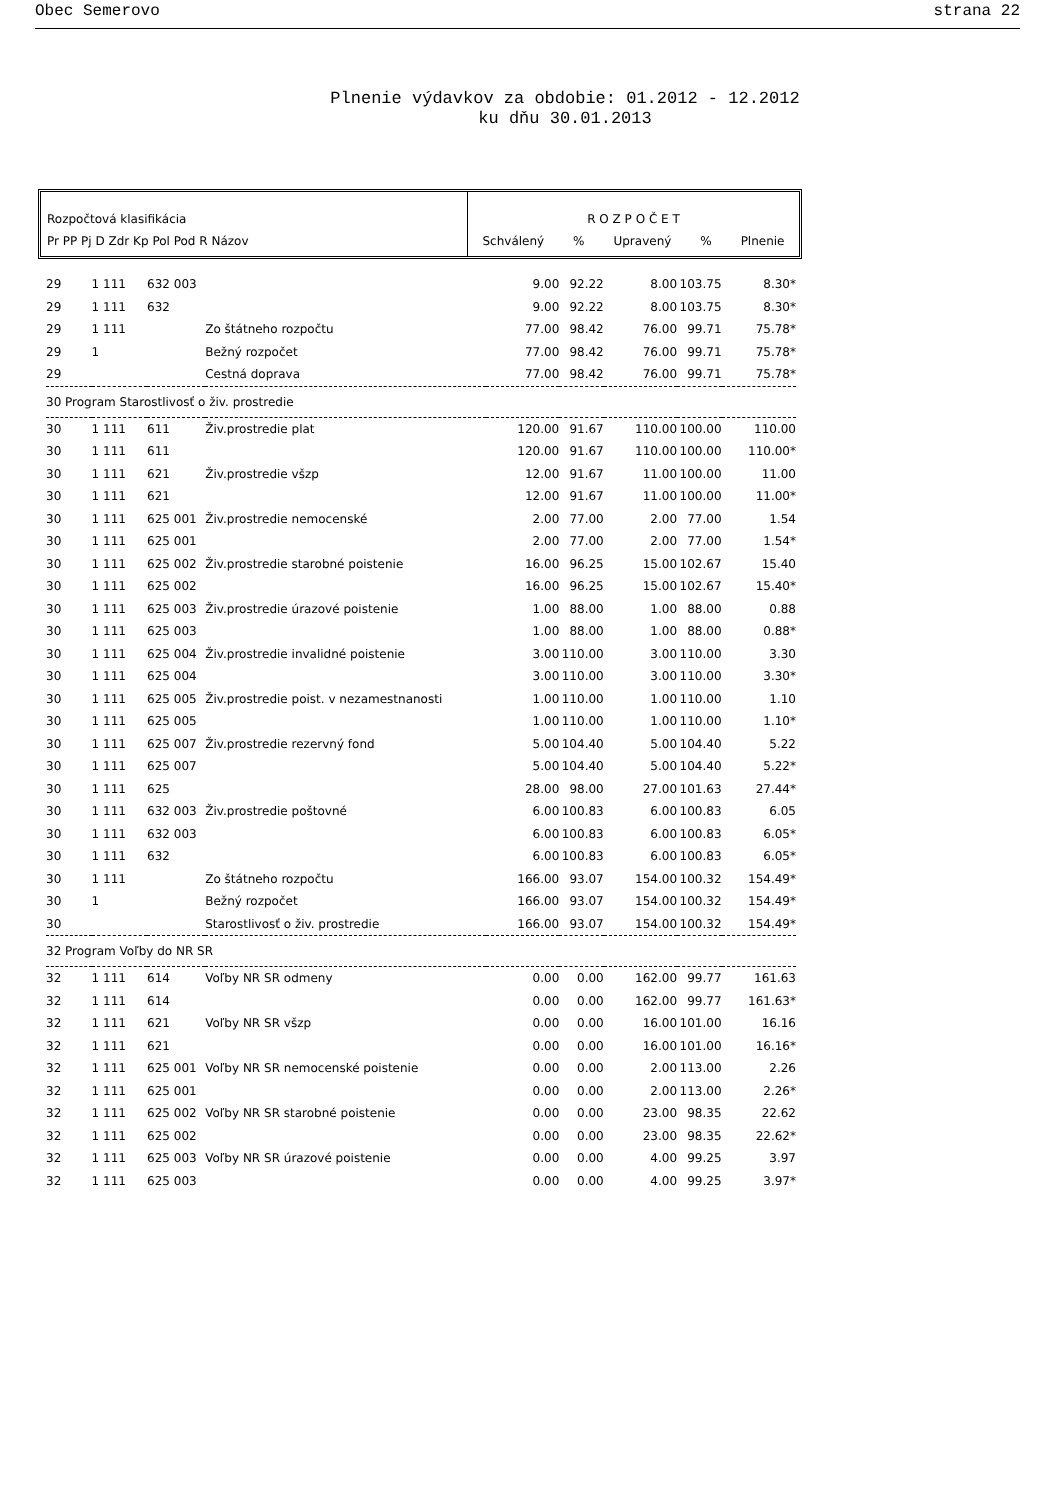Obec Semerovo strana 22
Plnenie výdavkov za obdobie: 01.2012 - 12.2012
ku dňu 30.01.2013
Rozpočtová klasifikácia
Pr PP Pj D Zdr Kp Pol Pod R Názov
R O Z P O Č E T
Schválený% Upravený% Plnenie
| 29 | 1 111 | 632 003 | | 9.00 | 92.22 | 8.00 | 103.75 | 8.30* |
| 29 | 1 111 | 632 | | 9.00 | 92.22 | 8.00 | 103.75 | 8.30* |
| 29 | 1 111 | | Zo štátneho rozpočtu | 77.00 | 98.42 | 76.00 | 99.71 | 75.78* |
| 29 | 1 | | Bežný rozpočet | 77.00 | 98.42 | 76.00 | 99.71 | 75.78* |
| 29 | | | Cestná doprava | 77.00 | 98.42 | 76.00 | 99.71 | 75.78* |
| 30 Program Starostlivosť o živ. prostredie | | | | | | | | |
| 30 | 1 111 | 611 | Živ.prostredie plat | 120.00 | 91.67 | 110.00 | 100.00 | 110.00 |
| 30 | 1 111 | 611 | | 120.00 | 91.67 | 110.00 | 100.00 | 110.00* |
| 30 | 1 111 | 621 | Živ.prostredie všzp | 12.00 | 91.67 | 11.00 | 100.00 | 11.00 |
| 30 | 1 111 | 621 | | 12.00 | 91.67 | 11.00 | 100.00 | 11.00* |
| 30 | 1 111 | 625 001 | Živ.prostredie nemocenské | 2.00 | 77.00 | 2.00 | 77.00 | 1.54 |
| 30 | 1 111 | 625 001 | | 2.00 | 77.00 | 2.00 | 77.00 | 1.54* |
| 30 | 1 111 | 625 002 | Živ.prostredie starobné poistenie | 16.00 | 96.25 | 15.00 | 102.67 | 15.40 |
| 30 | 1 111 | 625 002 | | 16.00 | 96.25 | 15.00 | 102.67 | 15.40* |
| 30 | 1 111 | 625 003 | Živ.prostredie úrazové poistenie | 1.00 | 88.00 | 1.00 | 88.00 | 0.88 |
| 30 | 1 111 | 625 003 | | 1.00 | 88.00 | 1.00 | 88.00 | 0.88* |
| 30 | 1 111 | 625 004 | Živ.prostredie invalidné poistenie | 3.00 | 110.00 | 3.00 | 110.00 | 3.30 |
| 30 | 1 111 | 625 004 | | 3.00 | 110.00 | 3.00 | 110.00 | 3.30* |
| 30 | 1 111 | 625 005 | Živ.prostredie poist. v nezamestnanosti | 1.00 | 110.00 | 1.00 | 110.00 | 1.10 |
| 30 | 1 111 | 625 005 | | 1.00 | 110.00 | 1.00 | 110.00 | 1.10* |
| 30 | 1 111 | 625 007 | Živ.prostredie rezervný fond | 5.00 | 104.40 | 5.00 | 104.40 | 5.22 |
| 30 | 1 111 | 625 007 | | 5.00 | 104.40 | 5.00 | 104.40 | 5.22* |
| 30 | 1 111 | 625 | | 28.00 | 98.00 | 27.00 | 101.63 | 27.44* |
| 30 | 1 111 | 632 003 | Živ.prostredie poštovné | 6.00 | 100.83 | 6.00 | 100.83 | 6.05 |
| 30 | 1 111 | 632 003 | | 6.00 | 100.83 | 6.00 | 100.83 | 6.05* |
| 30 | 1 111 | 632 | | 6.00 | 100.83 | 6.00 | 100.83 | 6.05* |
| 30 | 1 111 | | Zo štátneho rozpočtu | 166.00 | 93.07 | 154.00 | 100.32 | 154.49* |
| 30 | 1 | | Bežný rozpočet | 166.00 | 93.07 | 154.00 | 100.32 | 154.49* |
| 30 | | | Starostlivosť o živ. prostredie | 166.00 | 93.07 | 154.00 | 100.32 | 154.49* |
| 32 Program Voľby do NR SR | | | | | | | | |
| 32 | 1 111 | 614 | Voľby NR SR odmeny | 0.00 | 0.00 | 162.00 | 99.77 | 161.63 |
| 32 | 1 111 | 614 | | 0.00 | 0.00 | 162.00 | 99.77 | 161.63* |
| 32 | 1 111 | 621 | Voľby NR SR všzp | 0.00 | 0.00 | 16.00 | 101.00 | 16.16 |
| 32 | 1 111 | 621 | | 0.00 | 0.00 | 16.00 | 101.00 | 16.16* |
| 32 | 1 111 | 625 001 | Voľby NR SR nemocenské poistenie | 0.00 | 0.00 | 2.00 | 113.00 | 2.26 |
| 32 | 1 111 | 625 001 | | 0.00 | 0.00 | 2.00 | 113.00 | 2.26* |
| 32 | 1 111 | 625 002 | Voľby NR SR starobné poistenie | 0.00 | 0.00 | 23.00 | 98.35 | 22.62 |
| 32 | 1 111 | 625 002 | | 0.00 | 0.00 | 23.00 | 98.35 | 22.62* |
| 32 | 1 111 | 625 003 | Voľby NR SR úrazové poistenie | 0.00 | 0.00 | 4.00 | 99.25 | 3.97 |
| 32 | 1 111 | 625 003 | | 0.00 | 0.00 | 4.00 | 99.25 | 3.97* |